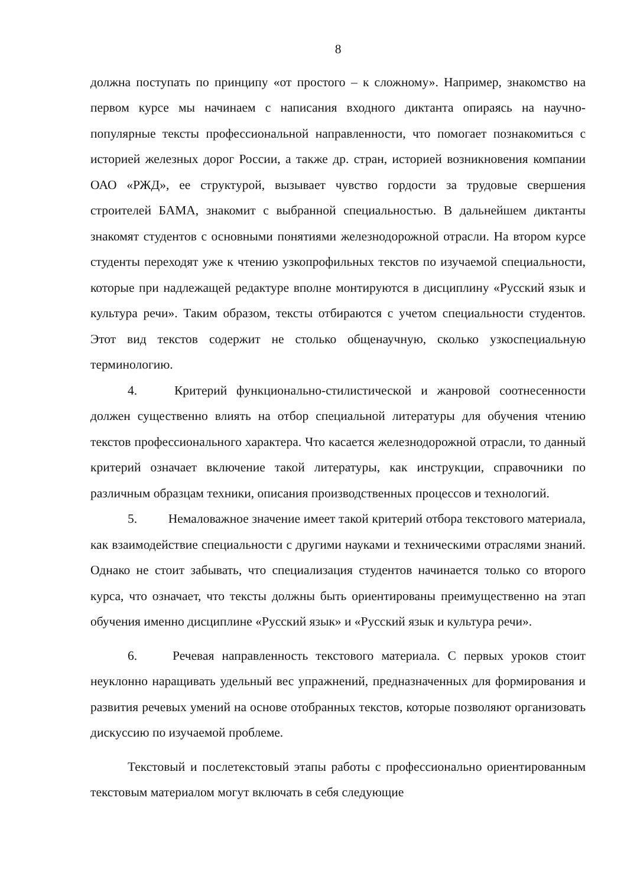8
должна поступать по принципу «от простого – к сложному». Например, знакомство на первом курсе мы начинаем с написания входного диктанта опираясь на научно-популярные тексты профессиональной направленности, что помогает познакомиться с историей железных дорог России, а также др. стран, историей возникновения компании ОАО «РЖД», ее структурой, вызывает чувство гордости за трудовые свершения строителей БАМА, знакомит с выбранной специальностью. В дальнейшем диктанты знакомят студентов с основными понятиями железнодорожной отрасли. На втором курсе студенты переходят уже к чтению узкопрофильных текстов по изучаемой специальности, которые при надлежащей редактуре вполне монтируются в дисциплину «Русский язык и культура речи». Таким образом, тексты отбираются с учетом специальности студентов. Этот вид текстов содержит не столько общенаучную, сколько узкоспециальную терминологию.
4. Критерий функционально-стилистической и жанровой соотнесенности должен существенно влиять на отбор специальной литературы для обучения чтению текстов профессионального характера. Что касается железнодорожной отрасли, то данный критерий означает включение такой литературы, как инструкции, справочники по различным образцам техники, описания производственных процессов и технологий.
5. Немаловажное значение имеет такой критерий отбора текстового материала, как взаимодействие специальности с другими науками и техническими отраслями знаний. Однако не стоит забывать, что специализация студентов начинается только со второго курса, что означает, что тексты должны быть ориентированы преимущественно на этап обучения именно дисциплине «Русский язык» и «Русский язык и культура речи».
6. Речевая направленность текстового материала. С первых уроков стоит неуклонно наращивать удельный вес упражнений, предназначенных для формирования и развития речевых умений на основе отобранных текстов, которые позволяют организовать дискуссию по изучаемой проблеме.
Текстовый и послетекстовый этапы работы с профессионально ориентированным текстовым материалом могут включать в себя следующие